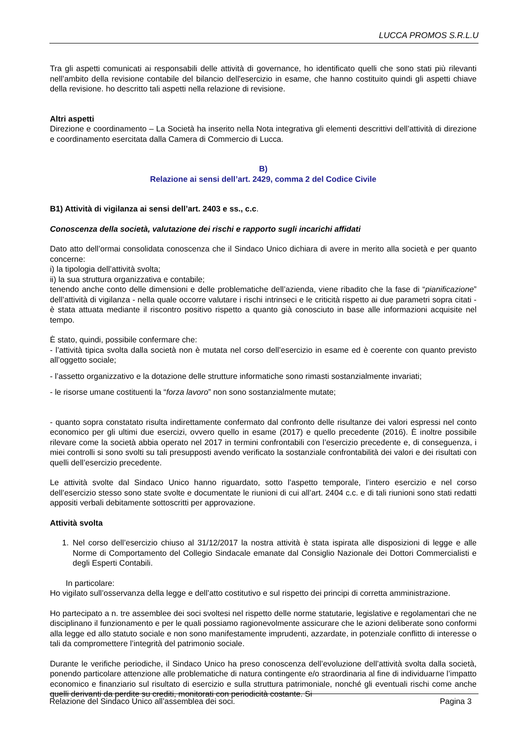LUCCA PROMOS S.R.L.U
Tra gli aspetti comunicati ai responsabili delle attività di governance, ho identificato quelli che sono stati più rilevanti nell’ambito della revisione contabile del bilancio dell'esercizio in esame, che hanno costituito quindi gli aspetti chiave della revisione. ho descritto tali aspetti nella relazione di revisione.
Altri aspetti
Direzione e coordinamento – La Società ha inserito nella Nota integrativa gli elementi descrittivi dell’attività di direzione e coordinamento esercitata dalla Camera di Commercio di Lucca.
B)
Relazione ai sensi dell’art. 2429, comma 2 del Codice Civile
B1) Attività di vigilanza ai sensi dell’art. 2403 e ss., c.c.
Conoscenza della società, valutazione dei rischi e rapporto sugli incarichi affidati
Dato atto dell’ormai consolidata conoscenza che il Sindaco Unico dichiara di avere in merito alla società e per quanto concerne:
i) la tipologia dell’attività svolta;
ii) la sua struttura organizzativa e contabile;
tenendo anche conto delle dimensioni e delle problematiche dell’azienda, viene ribadito che la fase di “pianificazione” dell’attività di vigilanza - nella quale occorre valutare i rischi intrinseci e le criticità rispetto ai due parametri sopra citati - è stata attuata mediante il riscontro positivo rispetto a quanto già conosciuto in base alle informazioni acquisite nel tempo.
È stato, quindi, possibile confermare che:
- l’attività tipica svolta dalla società non è mutata nel corso dell’esercizio in esame ed è coerente con quanto previsto all’oggetto sociale;
- l’assetto organizzativo e la dotazione delle strutture informatiche sono rimasti sostanzialmente invariati;
- le risorse umane costituenti la “forza lavoro” non sono sostanzialmente mutate;
- quanto sopra constatato risulta indirettamente confermato dal confronto delle risultanze dei valori espressi nel conto economico per gli ultimi due esercizi, ovvero quello in esame (2017) e quello precedente (2016). È inoltre possibile rilevare come la società abbia operato nel 2017 in termini confrontabili con l’esercizio precedente e, di conseguenza, i miei controlli si sono svolti su tali presupposti avendo verificato la sostanziale confrontabilità dei valori e dei risultati con quelli dell’esercizio precedente.
Le attività svolte dal Sindaco Unico hanno riguardato, sotto l’aspetto temporale, l’intero esercizio e nel corso dell’esercizio stesso sono state svolte e documentate le riunioni di cui all’art. 2404 c.c. e di tali riunioni sono stati redatti appositi verbali debitamente sottoscritti per approvazione.
Attività svolta
1. Nel corso dell’esercizio chiuso al 31/12/2017 la nostra attività è stata ispirata alle disposizioni di legge e alle Norme di Comportamento del Collegio Sindacale emanate dal Consiglio Nazionale dei Dottori Commercialisti e degli Esperti Contabili.
In particolare:
Ho vigilato sull’osservanza della legge e dell’atto costitutivo e sul rispetto dei principi di corretta amministrazione.
Ho partecipato a n. tre assemblee dei soci svoltesi nel rispetto delle norme statutarie, legislative e regolamentari che ne disciplinano il funzionamento e per le quali possiamo ragionevolmente assicurare che le azioni deliberate sono conformi alla legge ed allo statuto sociale e non sono manifestamente imprudenti, azzardate, in potenziale conflitto di interesse o tali da compromettere l’integrità del patrimonio sociale.
Durante le verifiche periodiche, il Sindaco Unico ha preso conoscenza dell’evoluzione dell’attività svolta dalla società, ponendo particolare attenzione alle problematiche di natura contingente e/o straordinaria al fine di individuarne l’impatto economico e finanziario sul risultato di esercizio e sulla struttura patrimoniale, nonché gli eventuali rischi come anche quelli derivanti da perdite su crediti, monitorati con periodicità costante. Si
Relazione del Sindaco Unico all’assemblea dei soci. Pagina 3